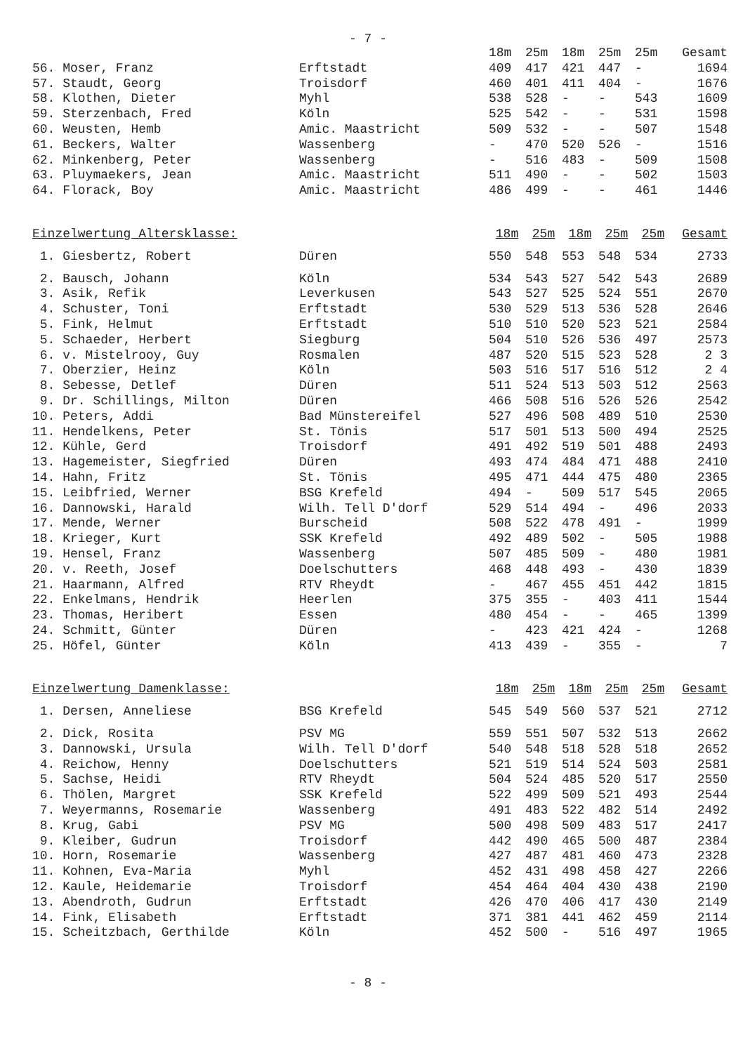- 7 -
| | | 18m | 25m | 18m | 25m | 25m | Gesamt |
| 56. Moser, Franz | Erftstadt | 409 | 417 | 421 | 447 | - | 1694 |
| 57. Staudt, Georg | Troisdorf | 460 | 401 | 411 | 404 | - | 1676 |
| 58. Klothen, Dieter | Myhl | 538 | 528 | - | - | 543 | 1609 |
| 59. Sterzenbach, Fred | Köln | 525 | 542 | - | - | 531 | 1598 |
| 60. Weusten, Hemb | Amic. Maastricht | 509 | 532 | - | - | 507 | 1548 |
| 61. Beckers, Walter | Wassenberg | - | 470 | 520 | 526 | - | 1516 |
| 62. Minkenberg, Peter | Wassenberg | - | 516 | 483 | - | 509 | 1508 |
| 63. Pluymaekers, Jean | Amic. Maastricht | 511 | 490 | - | - | 502 | 1503 |
| 64. Florack, Boy | Amic. Maastricht | 486 | 499 | - | - | 461 | 1446 |
| Einzelwertung Altersklasse: | | 18m | 25m | 18m | 25m | 25m | Gesamt |
| 1. Giesbertz, Robert | Düren | 550 | 548 | 553 | 548 | 534 | 2733 |
| 2. Bausch, Johann | Köln | 534 | 543 | 527 | 542 | 543 | 2689 |
| 3. Asik, Refik | Leverkusen | 543 | 527 | 525 | 524 | 551 | 2670 |
| 4. Schuster, Toni | Erftstadt | 530 | 529 | 513 | 536 | 528 | 2646 |
| 5. Fink, Helmut | Erftstadt | 510 | 510 | 520 | 523 | 521 | 2584 |
| 5. Schaeder, Herbert | Siegburg | 504 | 510 | 526 | 536 | 497 | 2573 |
| 6. v. Mistelrooy, Guy | Rosmalen | 487 | 520 | 515 | 523 | 528 | 2 3 |
| 7. Oberzier, Heinz | Köln | 503 | 516 | 517 | 516 | 512 | 2 4 |
| 8. Sebesse, Detlef | Düren | 511 | 524 | 513 | 503 | 512 | 2563 |
| 9. Dr. Schillings, Milton | Düren | 466 | 508 | 516 | 526 | 526 | 2542 |
| 10. Peters, Addi | Bad Münstereifel | 527 | 496 | 508 | 489 | 510 | 2530 |
| 11. Hendelkens, Peter | St. Tönis | 517 | 501 | 513 | 500 | 494 | 2525 |
| 12. Kühle, Gerd | Troisdorf | 491 | 492 | 519 | 501 | 488 | 2493 |
| 13. Hagemeister, Siegfried | Düren | 493 | 474 | 484 | 471 | 488 | 2410 |
| 14. Hahn, Fritz | St. Tönis | 495 | 471 | 444 | 475 | 480 | 2365 |
| 15. Leibfried, Werner | BSG Krefeld | 494 | - | 509 | 517 | 545 | 2065 |
| 16. Dannowski, Harald | Wilh. Tell D'dorf | 529 | 514 | 494 | - | 496 | 2033 |
| 17. Mende, Werner | Burscheid | 508 | 522 | 478 | 491 | - | 1999 |
| 18. Krieger, Kurt | SSK Krefeld | 492 | 489 | 502 | - | 505 | 1988 |
| 19. Hensel, Franz | Wassenberg | 507 | 485 | 509 | - | 480 | 1981 |
| 20. v. Reeth, Josef | Doelschutters | 468 | 448 | 493 | - | 430 | 1839 |
| 21. Haarmann, Alfred | RTV Rheydt | - | 467 | 455 | 451 | 442 | 1815 |
| 22. Enkelmans, Hendrik | Heerlen | 375 | 355 | - | 403 | 411 | 1544 |
| 23. Thomas, Heribert | Essen | 480 | 454 | - | - | 465 | 1399 |
| 24. Schmitt, Günter | Düren | - | 423 | 421 | 424 | - | 1268 |
| 25. Höfel, Günter | Köln | 413 | 439 | - | 355 | - | 7 |
| Einzelwertung Damenklasse: | | 18m | 25m | 18m | 25m | 25m | Gesamt |
| 1. Dersen, Anneliese | BSG Krefeld | 545 | 549 | 560 | 537 | 521 | 2712 |
| 2. Dick, Rosita | PSV MG | 559 | 551 | 507 | 532 | 513 | 2662 |
| 3. Dannowski, Ursula | Wilh. Tell D'dorf | 540 | 548 | 518 | 528 | 518 | 2652 |
| 4. Reichow, Henny | Doelschutters | 521 | 519 | 514 | 524 | 503 | 2581 |
| 5. Sachse, Heidi | RTV Rheydt | 504 | 524 | 485 | 520 | 517 | 2550 |
| 6. Thölen, Margret | SSK Krefeld | 522 | 499 | 509 | 521 | 493 | 2544 |
| 7. Weyermanns, Rosemarie | Wassenberg | 491 | 483 | 522 | 482 | 514 | 2492 |
| 8. Krug, Gabi | PSV MG | 500 | 498 | 509 | 483 | 517 | 2417 |
| 9. Kleiber, Gudrun | Troisdorf | 442 | 490 | 465 | 500 | 487 | 2384 |
| 10. Horn, Rosemarie | Wassenberg | 427 | 487 | 481 | 460 | 473 | 2328 |
| 11. Kohnen, Eva-Maria | Myhl | 452 | 431 | 498 | 458 | 427 | 2266 |
| 12. Kaule, Heidemarie | Troisdorf | 454 | 464 | 404 | 430 | 438 | 2190 |
| 13. Abendroth, Gudrun | Erftstadt | 426 | 470 | 406 | 417 | 430 | 2149 |
| 14. Fink, Elisabeth | Erftstadt | 371 | 381 | 441 | 462 | 459 | 2114 |
| 15. Scheitzbach, Gerthilde | Köln | 452 | 500 | - | 516 | 497 | 1965 |
- 8 -